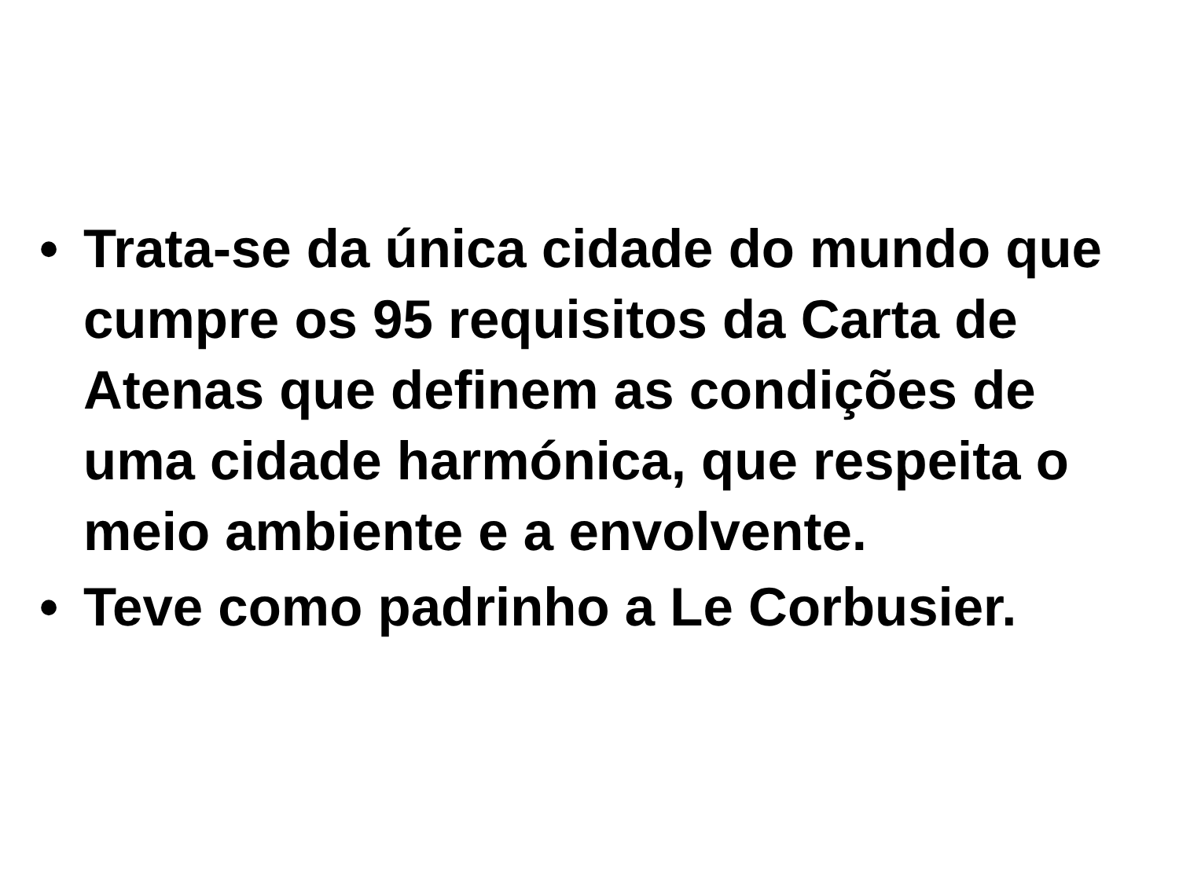• Trata-se da única cidade do mundo que cumpre os 95 requisitos da Carta de Atenas que definem as condições de uma cidade harmónica, que respeita o meio ambiente e a envolvente.
• Teve como padrinho a Le Corbusier.